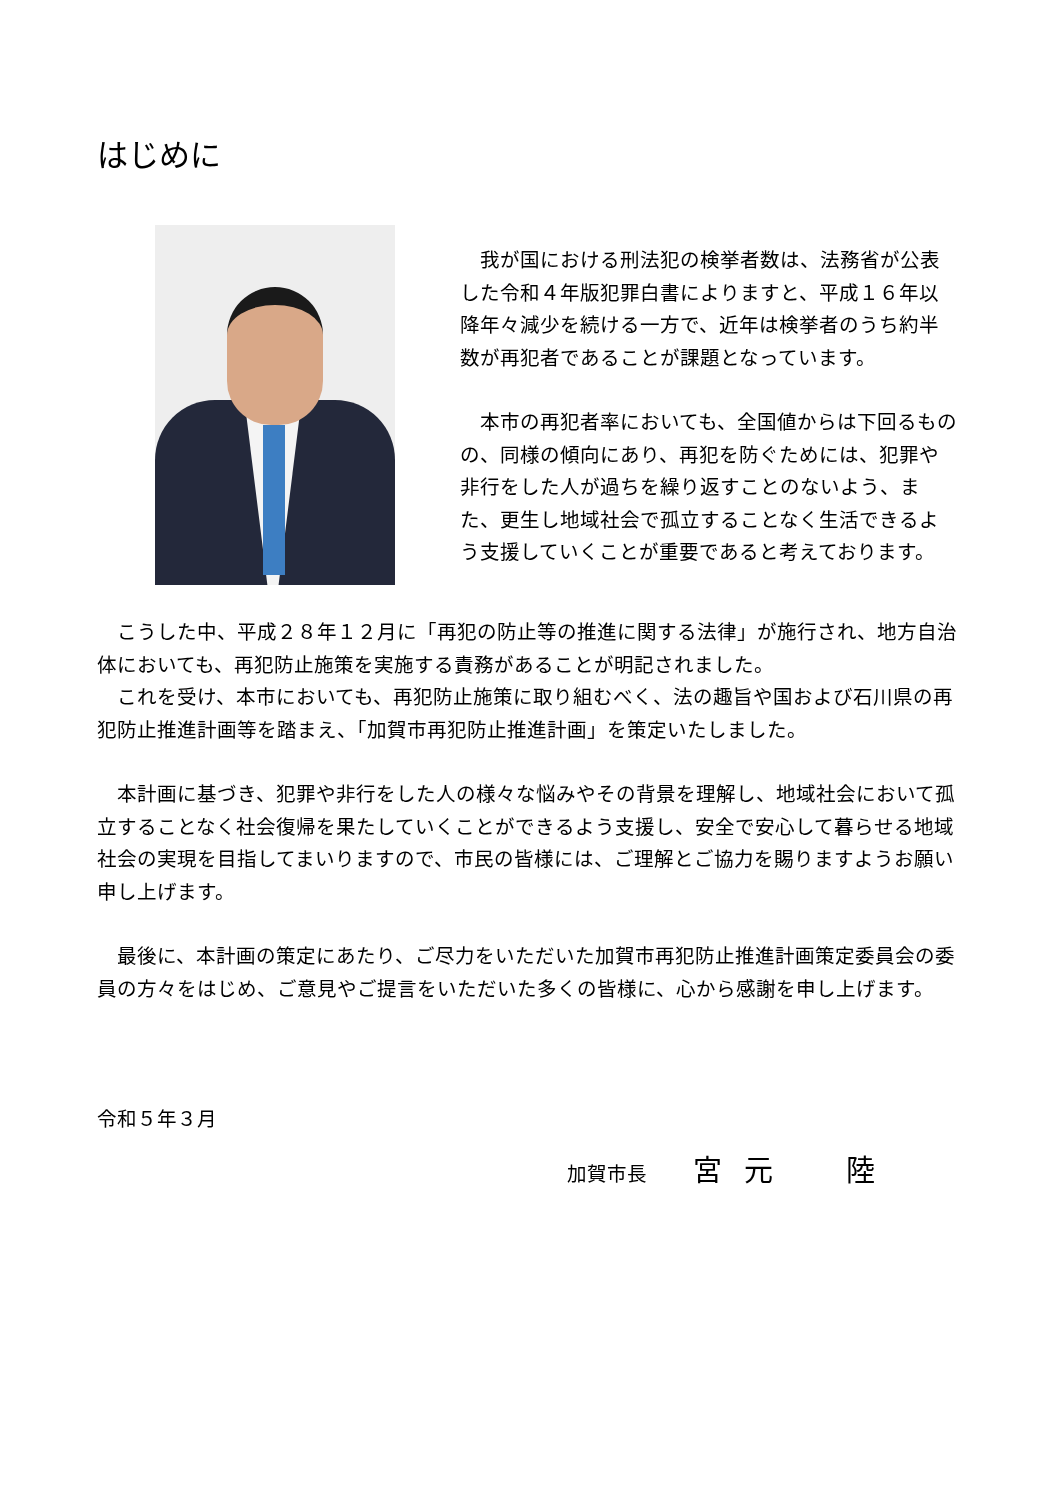はじめに
　我が国における刑法犯の検挙者数は、法務省が公表した令和４年版犯罪白書によりますと、平成１６年以降年々減少を続ける一方で、近年は検挙者のうち約半数が再犯者であることが課題となっています。
　本市の再犯者率においても、全国値からは下回るものの、同様の傾向にあり、再犯を防ぐためには、犯罪や非行をした人が過ちを繰り返すことのないよう、また、更生し地域社会で孤立することなく生活できるよう支援していくことが重要であると考えております。
　こうした中、平成２８年１２月に「再犯の防止等の推進に関する法律」が施行され、地方自治体においても、再犯防止施策を実施する責務があることが明記されました。
　これを受け、本市においても、再犯防止施策に取り組むべく、法の趣旨や国および石川県の再犯防止推進計画等を踏まえ、「加賀市再犯防止推進計画」を策定いたしました。
　本計画に基づき、犯罪や非行をした人の様々な悩みやその背景を理解し、地域社会において孤立することなく社会復帰を果たしていくことができるよう支援し、安全で安心して暮らせる地域社会の実現を目指してまいりますので、市民の皆様には、ご理解とご協力を賜りますようお願い申し上げます。
　最後に、本計画の策定にあたり、ご尽力をいただいた加賀市再犯防止推進計画策定委員会の委員の方々をはじめ、ご意見やご提言をいただいた多くの皆様に、心から感謝を申し上げます。
令和５年３月
加賀市長 宮元　陸